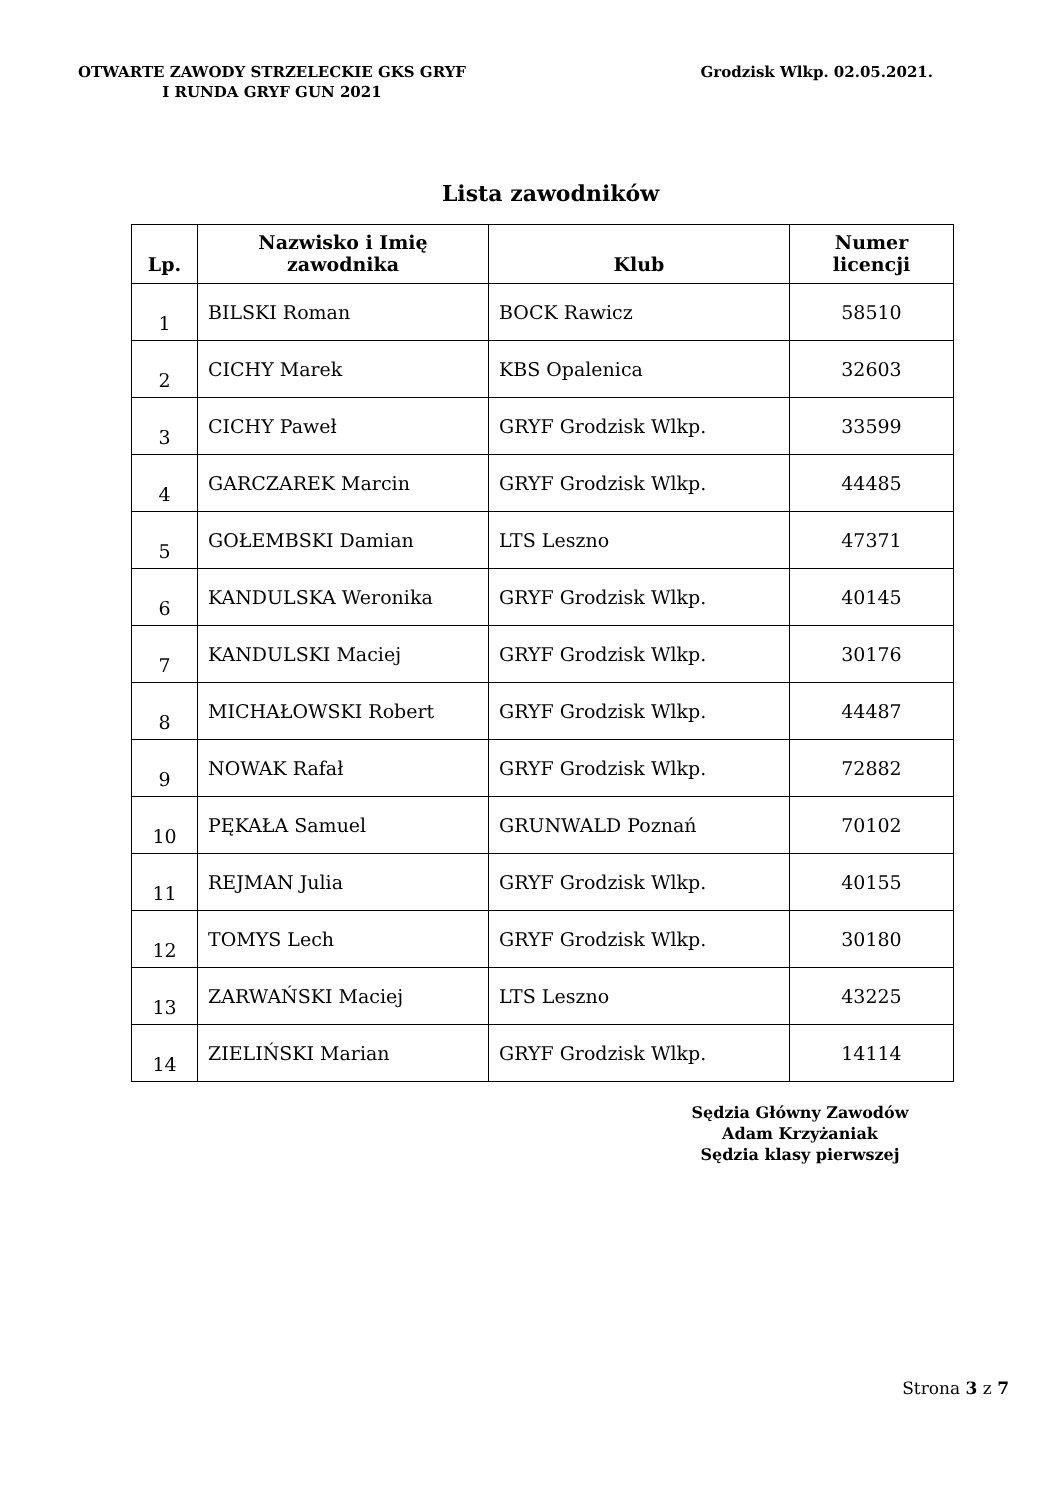OTWARTE ZAWODY STRZELECKIE GKS GRYF
I RUNDA GRYF GUN 2021
Grodzisk Wlkp. 02.05.2021.
Lista zawodników
| Lp. | Nazwisko i Imię zawodnika | Klub | Numer licencji |
| --- | --- | --- | --- |
| 1 | BILSKI Roman | BOCK Rawicz | 58510 |
| 2 | CICHY Marek | KBS Opalenica | 32603 |
| 3 | CICHY Paweł | GRYF Grodzisk Wlkp. | 33599 |
| 4 | GARCZAREK Marcin | GRYF Grodzisk Wlkp. | 44485 |
| 5 | GOŁEMBSKI Damian | LTS Leszno | 47371 |
| 6 | KANDULSKA Weronika | GRYF Grodzisk Wlkp. | 40145 |
| 7 | KANDULSKI Maciej | GRYF Grodzisk Wlkp. | 30176 |
| 8 | MICHAŁOWSKI Robert | GRYF Grodzisk Wlkp. | 44487 |
| 9 | NOWAK Rafał | GRYF Grodzisk Wlkp. | 72882 |
| 10 | PĘKAŁA Samuel | GRUNWALD Poznań | 70102 |
| 11 | REJMAN Julia | GRYF Grodzisk Wlkp. | 40155 |
| 12 | TOMYS Lech | GRYF Grodzisk Wlkp. | 30180 |
| 13 | ZARWAŃSKI Maciej | LTS Leszno | 43225 |
| 14 | ZIELIŃSKI Marian | GRYF Grodzisk Wlkp. | 14114 |
Sędzia Główny Zawodów
Adam Krzyżaniak
Sędzia klasy pierwszej
Strona 3 z 7